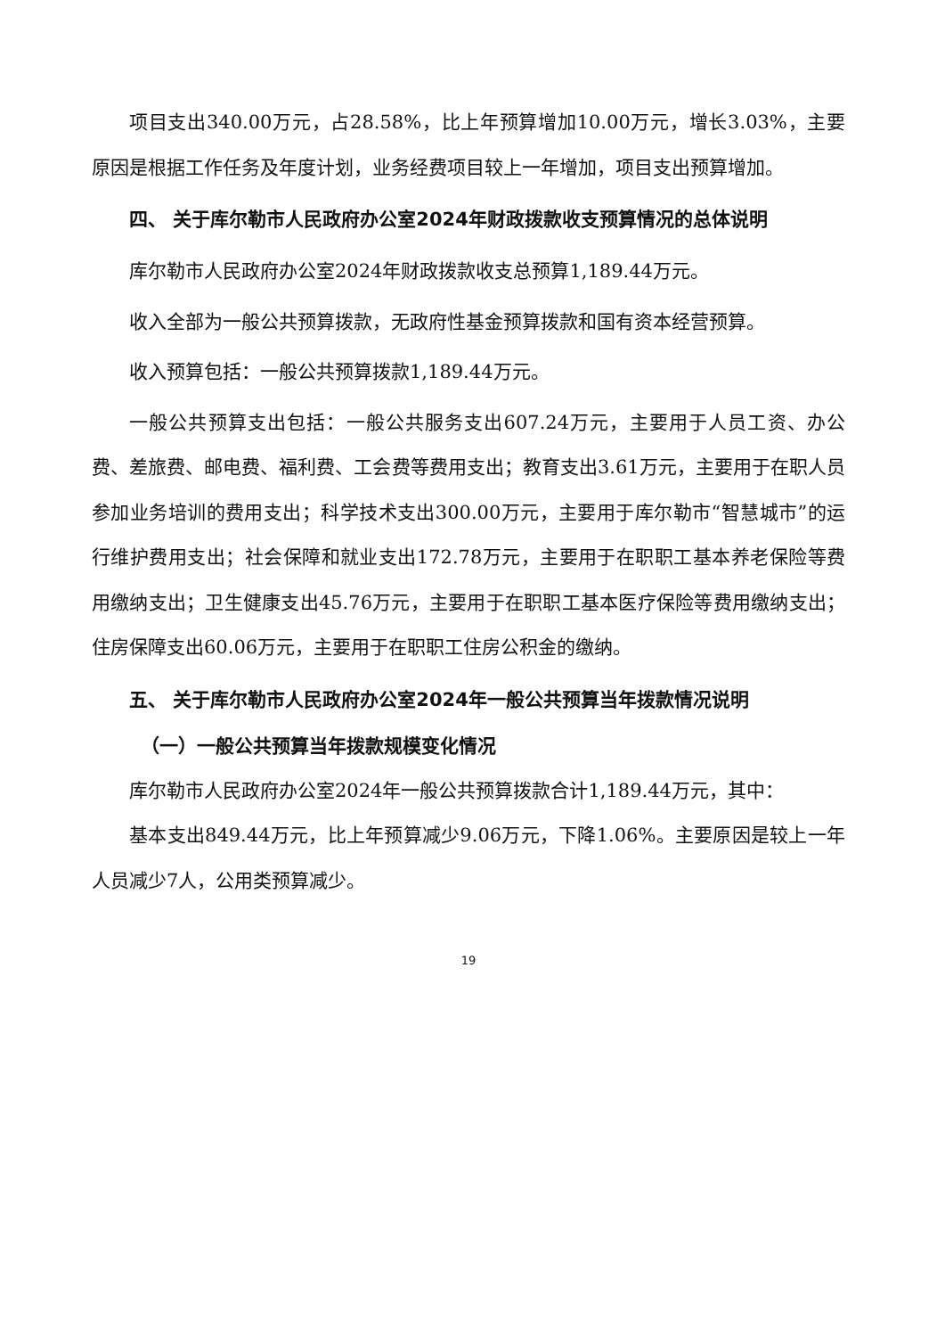项目支出340.00万元，占28.58%，比上年预算增加10.00万元，增长3.03%，主要原因是根据工作任务及年度计划，业务经费项目较上一年增加，项目支出预算增加。
四、 关于库尔勒市人民政府办公室2024年财政拨款收支预算情况的总体说明
库尔勒市人民政府办公室2024年财政拨款收支总预算1,189.44万元。
收入全部为一般公共预算拨款，无政府性基金预算拨款和国有资本经营预算。
收入预算包括：一般公共预算拨款1,189.44万元。
一般公共预算支出包括：一般公共服务支出607.24万元，主要用于人员工资、办公费、差旅费、邮电费、福利费、工会费等费用支出；教育支出3.61万元，主要用于在职人员参加业务培训的费用支出；科学技术支出300.00万元，主要用于库尔勒市“智慧城市”的运行维护费用支出；社会保障和就业支出172.78万元，主要用于在职职工基本养老保险等费用缴纳支出；卫生健康支出45.76万元，主要用于在职职工基本医疗保险等费用缴纳支出；住房保障支出60.06万元，主要用于在职职工住房公积金的缴纳。
五、 关于库尔勒市人民政府办公室2024年一般公共预算当年拨款情况说明
（一）一般公共预算当年拨款规模变化情况
库尔勒市人民政府办公室2024年一般公共预算拨款合计1,189.44万元，其中：
基本支出849.44万元，比上年预算减少9.06万元，下降1.06%。主要原因是较上一年人员减少7人，公用类预算减少。
19